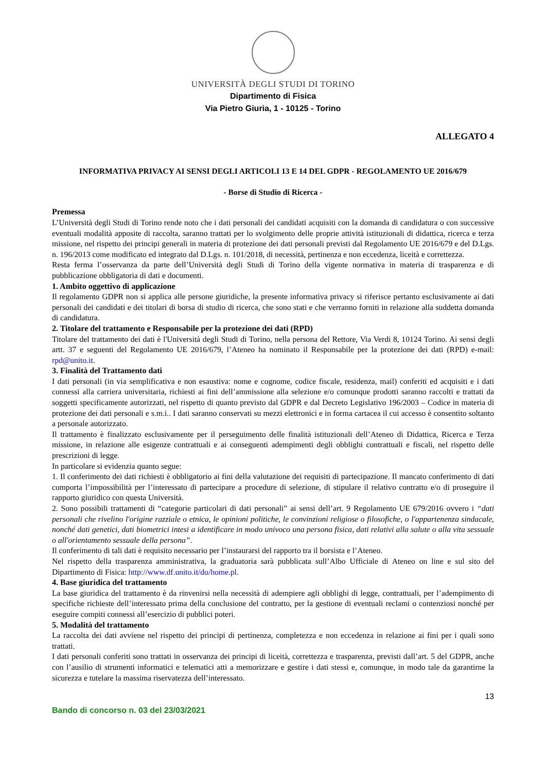UNIVERSITÀ DEGLI STUDI DI TORINO
Dipartimento di Fisica
Via Pietro Giuria, 1 - 10125 - Torino
ALLEGATO 4
INFORMATIVA PRIVACY AI SENSI DEGLI ARTICOLI 13 E 14 DEL GDPR - REGOLAMENTO UE 2016/679
- Borse di Studio di Ricerca -
Premessa
L’Università degli Studi di Torino rende noto che i dati personali dei candidati acquisiti con la domanda di candidatura o con successive eventuali modalità apposite di raccolta, saranno trattati per lo svolgimento delle proprie attività istituzionali di didattica, ricerca e terza missione, nel rispetto dei principi generali in materia di protezione dei dati personali previsti dal Regolamento UE 2016/679 e del D.Lgs. n. 196/2013 come modificato ed integrato dal D.Lgs. n. 101/2018, di necessità, pertinenza e non eccedenza, liceità e correttezza.
Resta ferma l’osservanza da parte dell’Università degli Studi di Torino della vigente normativa in materia di trasparenza e di pubblicazione obbligatoria di dati e documenti.
1. Ambito oggettivo di applicazione
Il regolamento GDPR non si applica alle persone giuridiche, la presente informativa privacy si riferisce pertanto esclusivamente ai dati personali dei candidati e dei titolari di borsa di studio di ricerca, che sono stati e che verranno forniti in relazione alla suddetta domanda di candidatura.
2. Titolare del trattamento e Responsabile per la protezione dei dati (RPD)
Titolare del trattamento dei dati è l'Università degli Studi di Torino, nella persona del Rettore, Via Verdi 8, 10124 Torino. Ai sensi degli artt. 37 e seguenti del Regolamento UE 2016/679, l’Ateneo ha nominato il Responsabile per la protezione dei dati (RPD) e-mail: rpd@unito.it.
3. Finalità del Trattamento dati
I dati personali (in via semplificativa e non esaustiva: nome e cognome, codice fiscale, residenza, mail) conferiti ed acquisiti e i dati connessi alla carriera universitaria, richiesti ai fini dell’ammissione alla selezione e/o comunque prodotti saranno raccolti e trattati da soggetti specificamente autorizzati, nel rispetto di quanto previsto dal GDPR e dal Decreto Legislativo 196/2003 – Codice in materia di protezione dei dati personali e s.m.i.. I dati saranno conservati su mezzi elettronici e in forma cartacea il cui accesso è consentito soltanto a personale autorizzato.
Il trattamento è finalizzato esclusivamente per il perseguimento delle finalità istituzionali dell’Ateneo di Didattica, Ricerca e Terza missione, in relazione alle esigenze contrattuali e ai conseguenti adempimenti degli obblighi contrattuali e fiscali, nel rispetto delle prescrizioni di legge.
In particolare si evidenzia quanto segue:
1. Il conferimento dei dati richiesti è obbligatorio ai fini della valutazione dei requisiti di partecipazione. Il mancato conferimento di dati comporta l’impossibilità per l’interessato di partecipare a procedure di selezione, di stipulare il relativo contratto e/o di proseguire il rapporto giuridico con questa Università.
2. Sono possibili trattamenti di “categorie particolari di dati personali” ai sensi dell’art. 9 Regolamento UE 679/2016 ovvero i “dati personali che rivelino l'origine razziale o etnica, le opinioni politiche, le convinzioni religiose o filosofiche, o l'appartenenza sindacale, nonché dati genetici, dati biometrici intesi a identificare in modo univoco una persona fisica, dati relativi alla salute o alla vita sessuale o all'orientamento sessuale della persona”.
Il conferimento di tali dati è requisito necessario per l’instaurarsi del rapporto tra il borsista e l’Ateneo.
Nel rispetto della trasparenza amministrativa, la graduatoria sarà pubblicata sull’Albo Ufficiale di Ateneo on line e sul sito del Dipartimento di Fisica: http://www.df.unito.it/do/home.pl.
4. Base giuridica del trattamento
La base giuridica del trattamento è da rinvenirsi nella necessità di adempiere agli obblighi di legge, contrattuali, per l’adempimento di specifiche richieste dell’interessato prima della conclusione del contratto, per la gestione di eventuali reclami o contenziosi nonché per eseguire compiti connessi all’esercizio di pubblici poteri.
5. Modalità del trattamento
La raccolta dei dati avviene nel rispetto dei principi di pertinenza, completezza e non eccedenza in relazione ai fini per i quali sono trattati.
I dati personali conferiti sono trattati in osservanza dei principi di liceità, correttezza e trasparenza, previsti dall’art. 5 del GDPR, anche con l’ausilio di strumenti informatici e telematici atti a memorizzare e gestire i dati stessi e, comunque, in modo tale da garantirne la sicurezza e tutelare la massima riservatezza dell’interessato.
13
Bando di concorso n. 03 del 23/03/2021